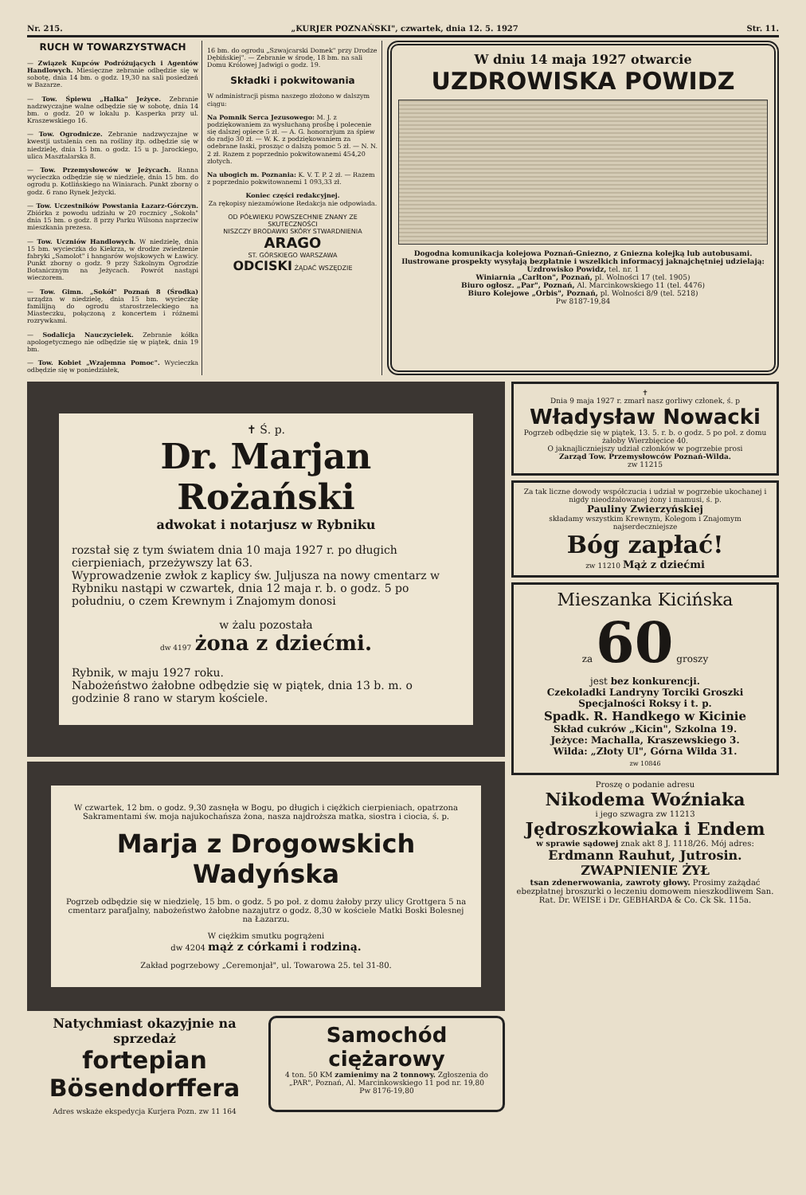Nr. 215. „KURJER POZNAŃSKI", czwartek, dnia 12. 5. 1927 Str. 11.
RUCH W TOWARZYSTWACH
— Związek Kupców Podróżujących i Agentów Handlowych. Miesięczne zebranie odbędzie się w sobotę, dnia 14 bm. o godz. 19,30 na sali posiedzeń w Bazarze.
— Tow. Śpiewu „Halka" Jeżyce. Zebranie nadzwyczajne walne odbędzie się w sobotę, dnia 14 bm. o godz. 20 w lokalu p. Kasperka przy ul. Kraszewskiego 16.
— Tow. Ogrodnicze. Zebranie nadzwyczajne w kwestji ustalenia cen na rośliny itp. odbędzie się w niedzielę, dnia 15 bm. o godz. 15 u p. Jarockiego, ulica Masztalarska 8.
— Tow. Przemysłowców w Jeżycach. Ranna wycieczka odbędzie się w niedzielę, dnia 15 bm. do ogrodu p. Kotlińskiego na Winiarach. Punkt zborny o godz. 6 rano Rynek Jeżycki.
— Tow. Uczestników Powstania Łazarz-Górczyn. Zbiórka z powodu udziału w 20 rocznicy „Sokoła" dnia 15 bm. o godz. 8 przy Parku Wilsona naprzeciw mieszkania prezesa.
— Tow. Uczniów Handlowych. W niedzielę, dnia 15 bm. wycieczka do Kiekrza, w drodze zwiedzenie fabryki „Samolot" i hangarów wojskowych w Ławicy. Punkt zborny o godz. 9 przy Szkolnym Ogrodzie Botanicznym na Jeżycach. Powrót nastąpi wieczorem.
— Tow. Gimn. „Sokół" Poznań 8 (Środka) urządza w niedzielę, dnia 15 bm. wycieczkę familijną do ogrodu starostrzeleckiego na Miasteczku, połączoną z koncertem i różnemi rozrywkami.
— Sodalicja Nauczycielek. Zebranie kółka apologetycznego nie odbędzie się w piątek, dnia 19 bm.
— Tow. Kobiet „Wzajemna Pomoc". Wycieczka odbędzie się w poniedziałek,
16 bm. do ogrodu „Szwajcarski Domek" przy Drodze Dębińskiej". — Zebranie w środę, 18 bm. na sali Domu Królowej Jadwigi o godz. 19.
Składki i pokwitowania
W administracji pisma naszego złożono w dalszym ciągu:
Na Pomnik Serca Jezusowego: M. J. z podziękowaniem za wysłuchaną prośbę i polecenie się dalszej opiece 5 zł. — A. G. honorarjum za śpiew do radjo 30 zł. — W. K. z podziękowaniem za odebrane łaski, prosząc o dalszą pomoc 5 zł. — N. N. 2 zł. Razem z poprzednio pokwitowanemi 454,20 złotych.
Na ubogich m. Poznania: K. V. T. P. 2 zł. — Razem z poprzednio pokwitowanemi 1 093,33 zł.
Koniec części redakcyjnej.
Za rękopisy niezamówione Redakcja nie odpowiada.
OD PÓŁWIEKU POWSZECHNIE ZNANY ZE SKUTECZNOŚCI
NISZCZY BRODAWKI SKÓRY STWARDNIENIA ARAGO
ST. GÓRSKIEGO WARSZAWA
ODCISKI ŻĄDAĆ WSZĘDZIE
W dniu 14 maja 1927 otwarcie
UZDROWISKA POWIDZ
Dogodna komunikacja kolejowa Poznań-Gniezno, z Gniezna kolejką lub autobusami. Ilustrowane prospekty wysyłają bezpłatnie i wszelkich informacyj jaknajchętniej udzielają:
Uzdrowisko Powidz, tel. nr. 1
Winiarnia „Carlton", Poznań, pl. Wolności 17 (tel. 1905)
Biuro ogłosz. „Par", Poznań, Al. Marcinkowskiego 11 (tel. 4476)
Biuro Kolejowe „Orbis", Poznań, pl. Wolności 8/9 (tel. 5218)
Pw 8187-19,84
✝ Ś. p.
Dr. Marjan Rożański
adwokat i notarjusz w Rybniku
rozstał się z tym światem dnia 10 maja 1927 r. po długich cierpieniach, przeżywszy lat 63.
Wyprowadzenie zwłok z kaplicy św. Juljusza na nowy cmentarz w Rybniku nastąpi w czwartek, dnia 12 maja r. b. o godz. 5 po południu, o czem Krewnym i Znajomym donosi
w żalu pozostała
dw 4197 żona z dziećmi.
Rybnik, w maju 1927 roku.
Nabożeństwo żałobne odbędzie się w piątek, dnia 13 b. m. o godzinie 8 rano w starym kościele.
W czwartek, 12 bm. o godz. 9,30 zasnęła w Bogu, po długich i ciężkich cierpieniach, opatrzona Sakramentami św. moja najukochańsza żona, nasza najdroższa matka, siostra i ciocia, ś. p.
Marja z Drogowskich Wadyńska
Pogrzeb odbędzie się w niedzielę, 15 bm. o godz. 5 po poł. z domu żałoby przy ulicy Grottgera 5 na cmentarz parafjalny, nabożeństwo żałobne nazajutrz o godz. 8,30 w kościele Matki Boski Bolesnej na Łazarzu.
W ciężkim smutku pogrążeni
dw 4204 mąż z córkami i rodziną.
Zakład pogrzebowy „Ceremonjał", ul. Towarowa 25. tel 31-80.
Natychmiast okazyjnie na sprzedaż
fortepian Bösendorffera
Adres wskaże ekspedycja Kurjera Pozn. zw 11 164
Samochód ciężarowy
4 ton. 50 KM zamienimy na 2 tonnowy. Zgłoszenia do „PAR", Poznań, Al. Marcinkowskiego 11 pod nr. 19,80
Pw 8176-19,80
✝
Dnia 9 maja 1927 r. zmarł nasz gorliwy członek, ś. p
Władysław Nowacki
Pogrzeb odbędzie się w piątek, 13. 5. r. b. o godz. 5 po poł. z domu żałoby Wierzbięcice 40.
O jaknajliczniejszy udział członków w pogrzebie prosi
Zarząd Tow. Przemysłowców Poznań-Wilda.
zw 11215
Za tak liczne dowody współczucia i udział w pogrzebie ukochanej i nigdy nieodżałowanej żony i mamusi, ś. p.
Pauliny Zwierzyńskiej
składamy wszystkim Krewnym, Kolegom i Znajomym najserdeczniejsze
Bóg zapłać!
zw 11210 Mąż z dziećmi
Mieszanka Kicińska
za 60 groszy
jest bez konkurencji.
Czekoladki Landryny Torciki Groszki Specjalności Roksy i t. p.
Spadk. R. Handkego w Kicinie
Skład cukrów „Kicin", Szkolna 19.
Jeżyce: Machalla, Kraszewskiego 3.
Wilda: „Złoty Ul", Górna Wilda 31.
zw 10846
Proszę o podanie adresu
Nikodema Woźniaka
i jego szwagra zw 11213
Jędroszkowiaka i Endem
w sprawie sądowej znak akt 8 J. 1118/26. Mój adres:
Erdmann Rauhut, Jutrosin.
ZWAPNIENIE ŻYŁ
tsan zdenerwowania, zawroty głowy. Prosimy zażądać ebezpłatnej broszurki o leczeniu domowem nieszkodliwem San. Rat. Dr. WEISE i Dr. GEBHARDA & Co. Ck Sk. 115a.